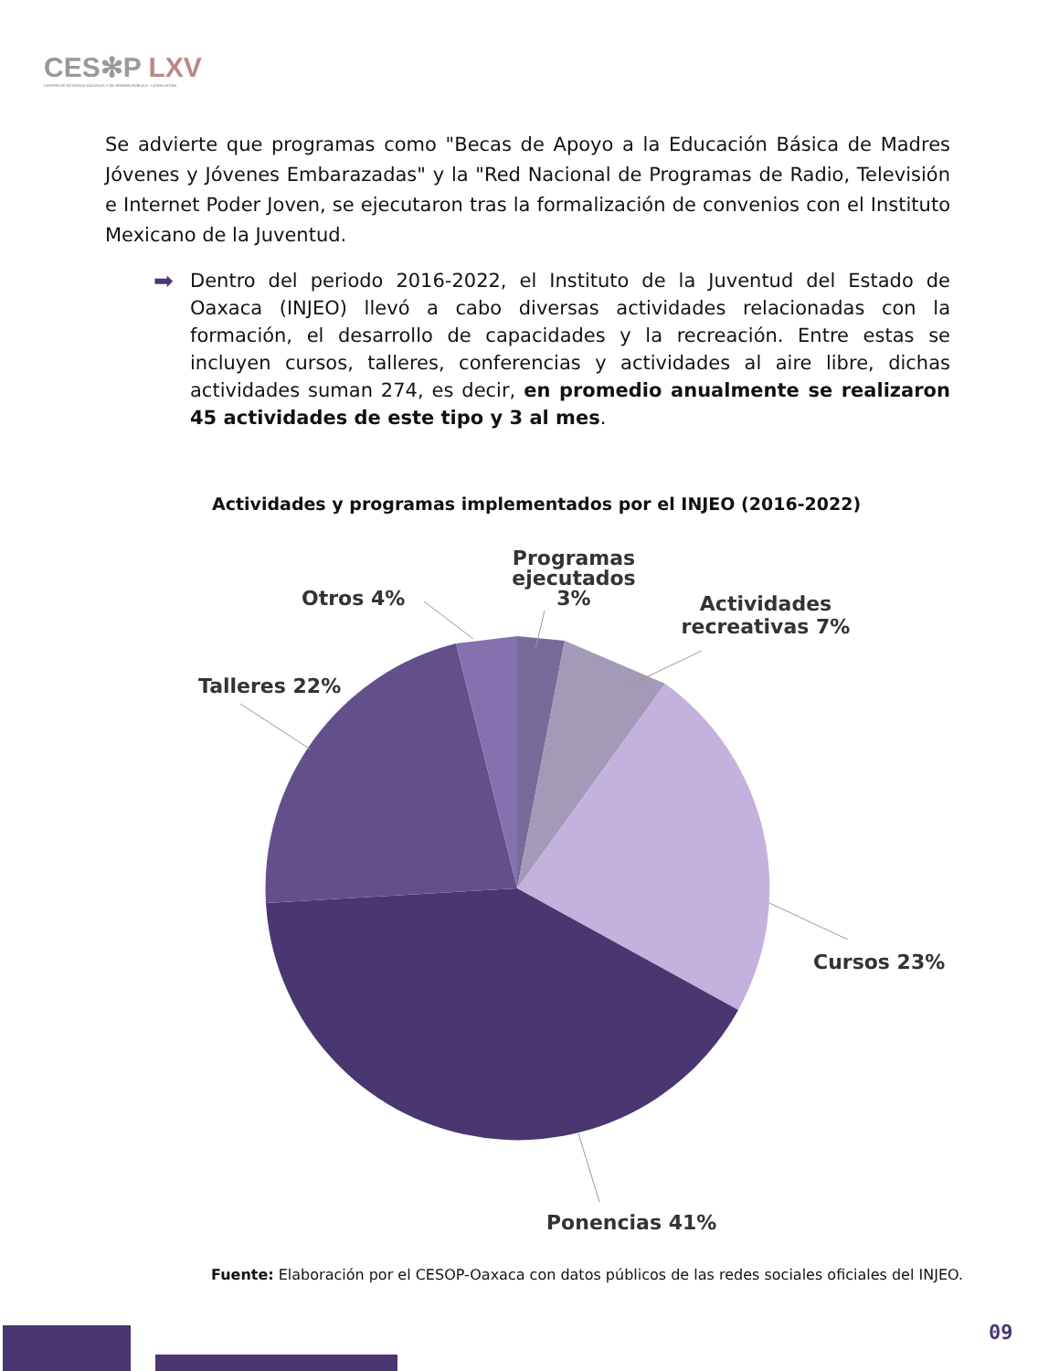CES✻P LXV
CENTRO DE ESTUDIOS SOCIALES Y DE OPINIÓN PÚBLICA · LEGISLATURA
Se advierte que programas como "Becas de Apoyo a la Educación Básica de Madres Jóvenes y Jóvenes Embarazadas" y la "Red Nacional de Programas de Radio, Televisión e Internet Poder Joven, se ejecutaron tras la formalización de convenios con el Instituto Mexicano de la Juventud.
➡
Dentro del periodo 2016-2022, el Instituto de la Juventud del Estado de Oaxaca (INJEO) llevó a cabo diversas actividades relacionadas con la formación, el desarrollo de capacidades y la recreación. Entre estas se incluyen cursos, talleres, conferencias y actividades al aire libre, dichas actividades suman 274, es decir, en promedio anualmente se realizaron 45 actividades de este tipo y 3 al mes.
Actividades y programas implementados por el INJEO (2016-2022)
Programas
ejecutados
3%
Otros 4%
Actividades
recreativas 7%
Talleres 22%
Cursos 23%
Ponencias 41%
Fuente: Elaboración por el CESOP-Oaxaca con datos públicos de las redes sociales oficiales del INJEO.
09